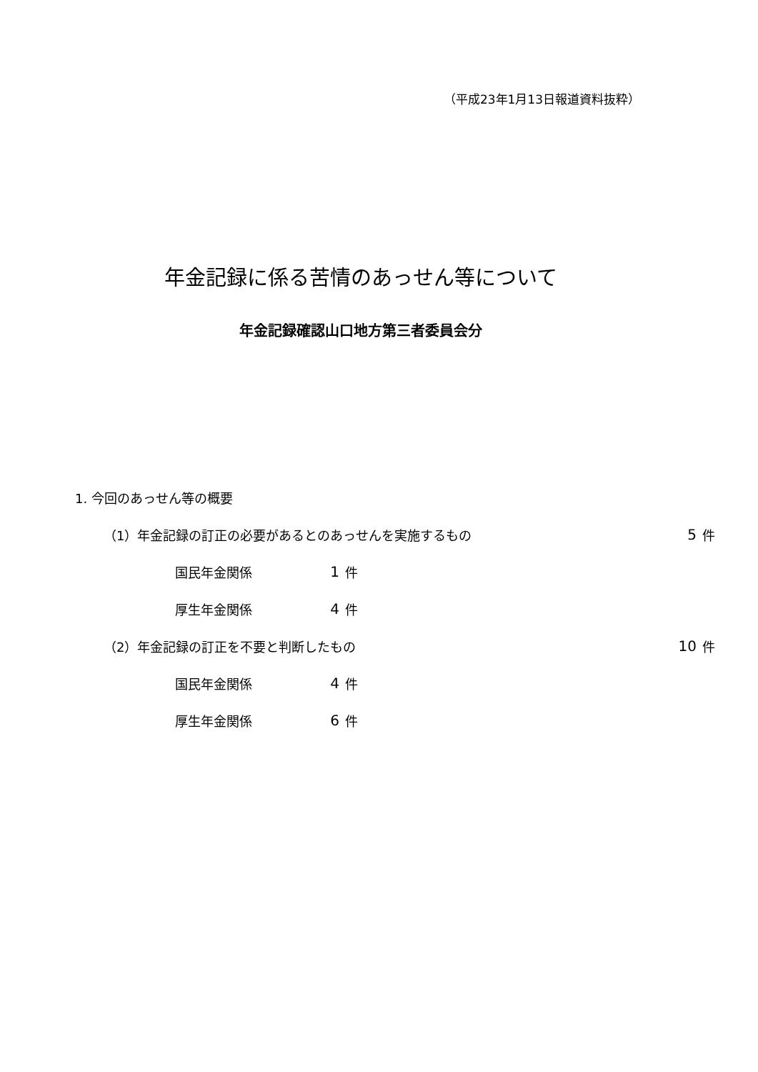（平成23年1月13日報道資料抜粋）
年金記録に係る苦情のあっせん等について
年金記録確認山口地方第三者委員会分
1. 今回のあっせん等の概要
（1）年金記録の訂正の必要があるとのあっせんを実施するもの 5 件
国民年金関係 1 件
厚生年金関係 4 件
（2）年金記録の訂正を不要と判断したもの 10 件
国民年金関係 4 件
厚生年金関係 6 件